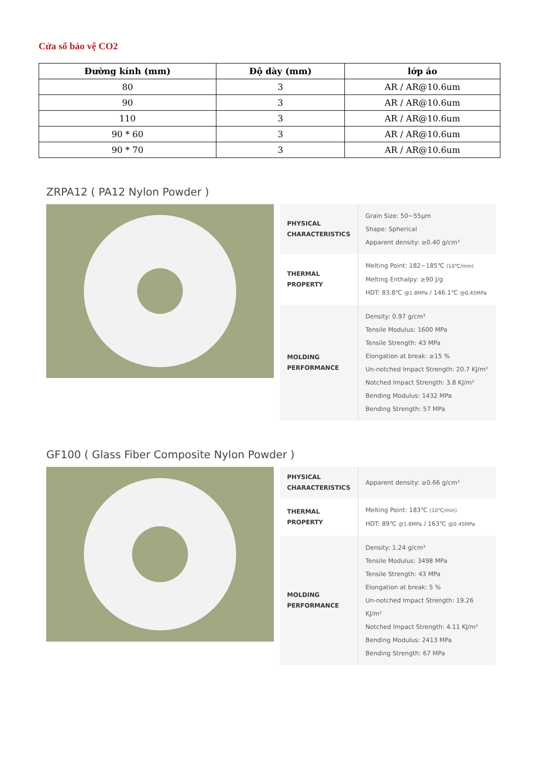Cửa sổ bảo vệ CO2
| Đường kính (mm) | Độ dày (mm) | lớp áo |
| --- | --- | --- |
| 80 | 3 | AR / AR@10.6um |
| 90 | 3 | AR / AR@10.6um |
| 110 | 3 | AR / AR@10.6um |
| 90 * 60 | 3 | AR / AR@10.6um |
| 90 * 70 | 3 | AR / AR@10.6um |
ZRPA12 ( PA12 Nylon Powder )
| PHYSICAL CHARACTERISTICS | Grain Size: 50~55μm Shape: Spherical Apparent density: ≥0.40 g/cm³ |
| THERMAL PROPERTY | Melting Point: 182~185℃ (10℃/min) Melting Enthalpy: ≥90 J/g HDT: 83.8℃ @1.8MPa / 146.1℃ @0.45MPa |
| MOLDING PERFORMANCE | Density: 0.97 g/cm³ Tensile Modulus: 1600 MPa Tensile Strength: 43 MPa Elongation at break: ≥15 % Un-notched Impact Strength: 20.7 KJ/m² Notched Impact Strength: 3.8 KJ/m² Bending Modulus: 1432 MPa Bending Strength: 57 MPa |
GF100 ( Glass Fiber Composite Nylon Powder )
| PHYSICAL CHARACTERISTICS | Apparent density: ≥0.66 g/cm³ |
| THERMAL PROPERTY | Melting Point: 183℃ (10℃/min) HDT: 89℃ @1.8MPa / 163℃ @0.45MPa |
| MOLDING PERFORMANCE | Density: 1.24 g/cm³ Tensile Modulus: 3498 MPa Tensile Strength: 43 MPa Elongation at break: 5 % Un-notched Impact Strength: 19.26 KJ/m² Notched Impact Strength: 4.11 KJ/m² Bending Modulus: 2413 MPa Bending Strength: 67 MPa |